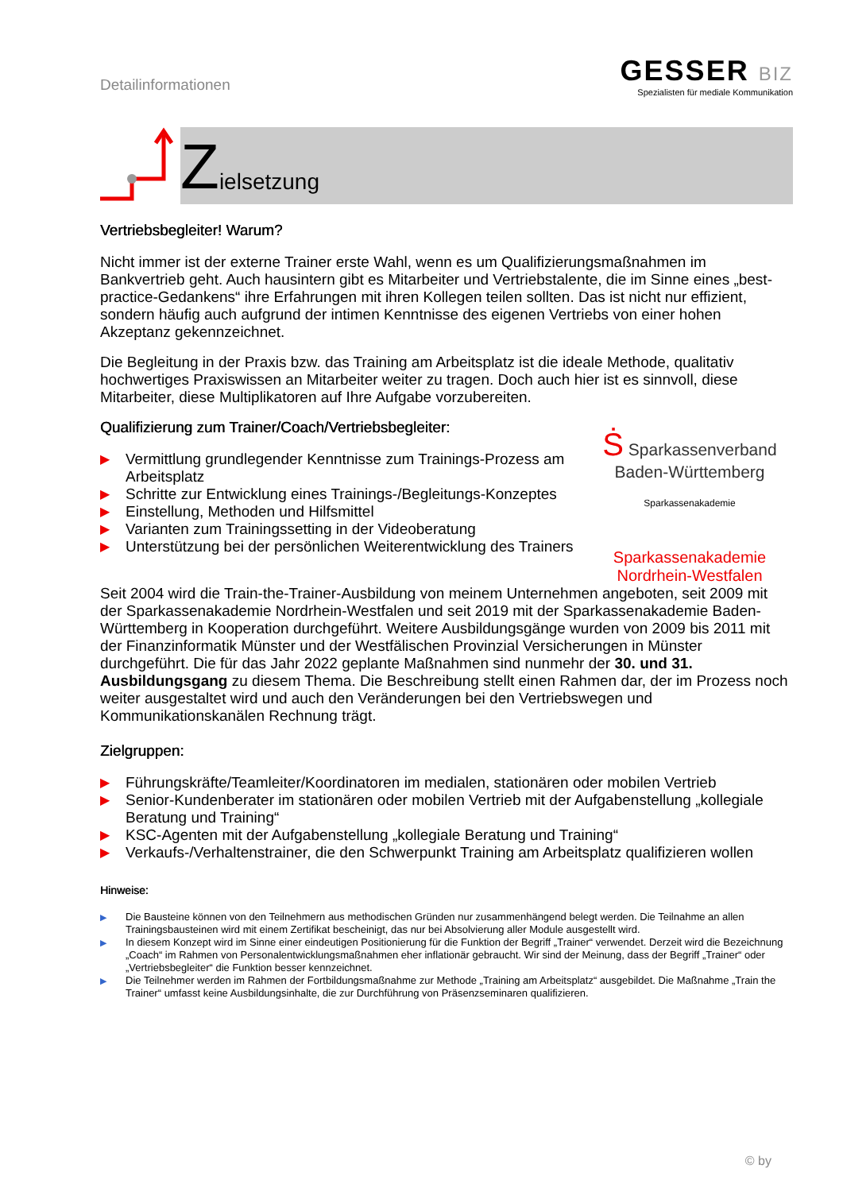Detailinformationen
GESSER BIZ
Spezialisten für mediale Kommunikation
Zielsetzung
Vertriebsbegleiter! Warum?
Nicht immer ist der externe Trainer erste Wahl, wenn es um Qualifizierungsmaßnahmen im Bankvertrieb geht. Auch hausintern gibt es Mitarbeiter und Vertriebstalente, die im Sinne eines „best-practice-Gedankens“ ihre Erfahrungen mit ihren Kollegen teilen sollten. Das ist nicht nur effizient, sondern häufig auch aufgrund der intimen Kenntnisse des eigenen Vertriebs von einer hohen Akzeptanz gekennzeichnet.
Die Begleitung in der Praxis bzw. das Training am Arbeitsplatz ist die ideale Methode, qualitativ hochwertiges Praxiswissen an Mitarbeiter weiter zu tragen. Doch auch hier ist es sinnvoll, diese Mitarbeiter, diese Multiplikatoren auf Ihre Aufgabe vorzubereiten.
Qualifizierung zum Trainer/Coach/Vertriebsbegleiter:
▶ Vermittlung grundlegender Kenntnisse zum Trainings-Prozess am Arbeitsplatz
▶ Schritte zur Entwicklung eines Trainings-/Begleitungs-Konzeptes
▶ Einstellung, Methoden und Hilfsmittel
▶ Varianten zum Trainingssetting in der Videoberatung
▶ Unterstützung bei der persönlichen Weiterentwicklung des Trainers
Ṡ Sparkassenverband
Baden-Württemberg
Sparkassenakademie
Sparkassenakademie
Nordrhein-Westfalen
Seit 2004 wird die Train-the-Trainer-Ausbildung von meinem Unternehmen angeboten, seit 2009 mit der Sparkassenakademie Nordrhein-Westfalen und seit 2019 mit der Sparkassenakademie Baden-Württemberg in Kooperation durchgeführt. Weitere Ausbildungsgänge wurden von 2009 bis 2011 mit der Finanzinformatik Münster und der Westfälischen Provinzial Versicherungen in Münster durchgeführt. Die für das Jahr 2022 geplante Maßnahmen sind nunmehr der 30. und 31. Ausbildungsgang zu diesem Thema. Die Beschreibung stellt einen Rahmen dar, der im Prozess noch weiter ausgestaltet wird und auch den Veränderungen bei den Vertriebswegen und Kommunikationskanälen Rechnung trägt.
Zielgruppen:
▶ Führungskräfte/Teamleiter/Koordinatoren im medialen, stationären oder mobilen Vertrieb
▶ Senior-Kundenberater im stationären oder mobilen Vertrieb mit der Aufgabenstellung „kollegiale Beratung und Training“
▶ KSC-Agenten mit der Aufgabenstellung „kollegiale Beratung und Training“
▶ Verkaufs-/Verhaltenstrainer, die den Schwerpunkt Training am Arbeitsplatz qualifizieren wollen
Hinweise:
▶ Die Bausteine können von den Teilnehmern aus methodischen Gründen nur zusammenhängend belegt werden. Die Teilnahme an allen Trainingsbausteinen wird mit einem Zertifikat bescheinigt, das nur bei Absolvierung aller Module ausgestellt wird.
▶ In diesem Konzept wird im Sinne einer eindeutigen Positionierung für die Funktion der Begriff „Trainer“ verwendet. Derzeit wird die Bezeichnung „Coach“ im Rahmen von Personalentwicklungsmaßnahmen eher inflationär gebraucht. Wir sind der Meinung, dass der Begriff „Trainer“ oder „Vertriebsbegleiter“ die Funktion besser kennzeichnet.
▶ Die Teilnehmer werden im Rahmen der Fortbildungsmaßnahme zur Methode „Training am Arbeitsplatz“ ausgebildet. Die Maßnahme „Train the Trainer“ umfasst keine Ausbildungsinhalte, die zur Durchführung von Präsenzseminaren qualifizieren.
© by